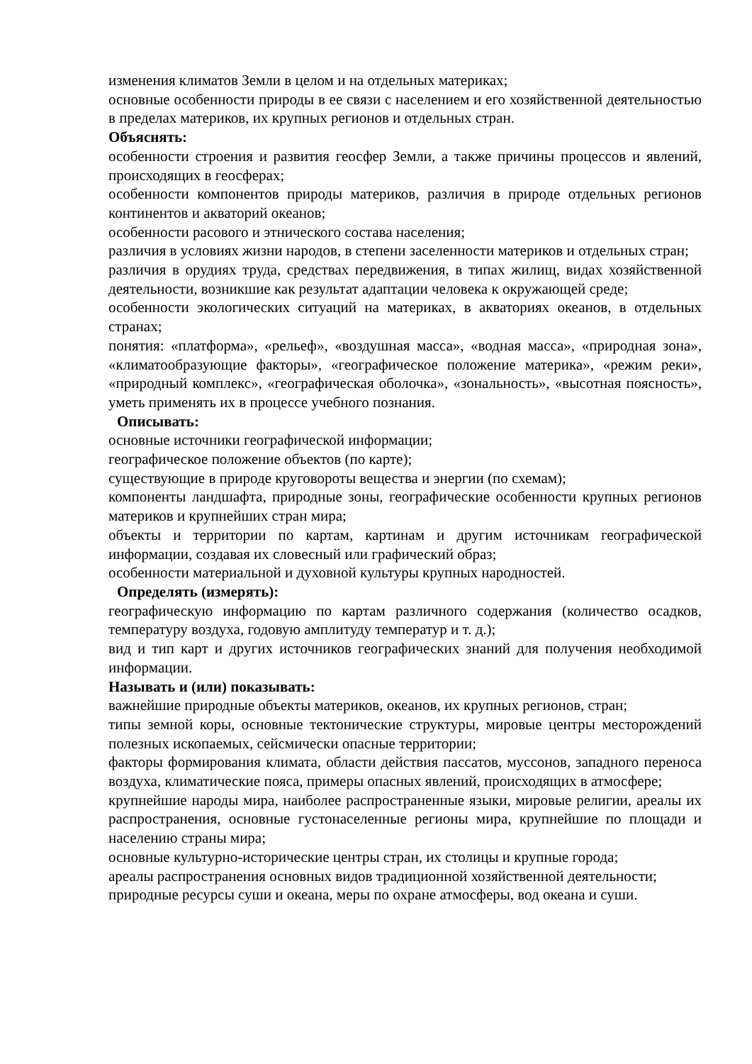изменения климатов Земли в целом и на отдельных материках;
основные особенности природы в ее связи с населением и его хозяйственной деятельностью в пределах материков, их крупных регионов и отдельных стран.
Объяснять:
особенности строения и развития геосфер Земли, а также причины процессов и явлений, происходящих в геосферах;
особенности компонентов природы материков, различия в природе отдельных регионов континентов и акваторий океанов;
особенности расового и этнического состава населения;
различия в условиях жизни народов, в степени заселенности материков и отдельных стран;
различия в орудиях труда, средствах передвижения, в типах жилищ, видах хозяйственной деятельности, возникшие как результат адаптации человека к окружающей среде;
особенности экологических ситуаций на материках, в акваториях океанов, в отдельных странах;
понятия: «платформа», «рельеф», «воздушная масса», «водная масса», «природная зона», «климатообразующие факторы», «географическое положение материка», «режим реки», «природный комплекс», «географическая оболочка», «зональность», «высотная поясность», уметь применять их в процессе учебного познания.
Описывать:
основные источники географической информации;
географическое положение объектов (по карте);
существующие в природе круговороты вещества и энергии (по схемам);
компоненты ландшафта, природные зоны, географические особенности крупных регионов материков и крупнейших стран мира;
объекты и территории по картам, картинам и другим источникам географической информации, создавая их словесный или графический образ;
особенности материальной и духовной культуры крупных народностей.
Определять (измерять):
географическую информацию по картам различного содержания (количество осадков, температуру воздуха, годовую амплитуду температур и т. д.);
вид и тип карт и других источников географических знаний для получения необходимой информации.
Называть и (или) показывать:
важнейшие природные объекты материков, океанов, их крупных регионов, стран;
типы земной коры, основные тектонические структуры, мировые центры месторождений полезных ископаемых, сейсмически опасные территории;
факторы формирования климата, области действия пассатов, муссонов, западного переноса воздуха, климатические пояса, примеры опасных явлений, происходящих в атмосфере;
крупнейшие народы мира, наиболее распространенные языки, мировые религии, ареалы их распространения, основные густонаселенные регионы мира, крупнейшие по площади и населению страны мира;
основные культурно-исторические центры стран, их столицы и крупные города;
ареалы распространения основных видов традиционной хозяйственной деятельности;
природные ресурсы суши и океана, меры по охране атмосферы, вод океана и суши.